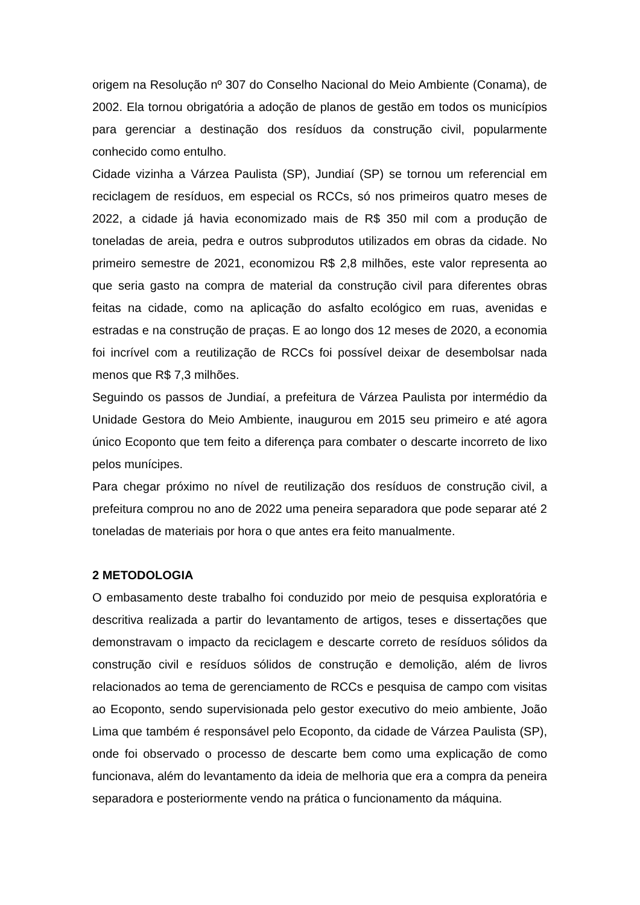origem na Resolução nº 307 do Conselho Nacional do Meio Ambiente (Conama), de 2002. Ela tornou obrigatória a adoção de planos de gestão em todos os municípios para gerenciar a destinação dos resíduos da construção civil, popularmente conhecido como entulho.
Cidade vizinha a Várzea Paulista (SP), Jundiaí (SP) se tornou um referencial em reciclagem de resíduos, em especial os RCCs, só nos primeiros quatro meses de 2022, a cidade já havia economizado mais de R$ 350 mil com a produção de toneladas de areia, pedra e outros subprodutos utilizados em obras da cidade. No primeiro semestre de 2021, economizou R$ 2,8 milhões, este valor representa ao que seria gasto na compra de material da construção civil para diferentes obras feitas na cidade, como na aplicação do asfalto ecológico em ruas, avenidas e estradas e na construção de praças. E ao longo dos 12 meses de 2020, a economia foi incrível com a reutilização de RCCs foi possível deixar de desembolsar nada menos que R$ 7,3 milhões.
Seguindo os passos de Jundiaí, a prefeitura de Várzea Paulista por intermédio da Unidade Gestora do Meio Ambiente, inaugurou em 2015 seu primeiro e até agora único Ecoponto que tem feito a diferença para combater o descarte incorreto de lixo pelos munícipes.
Para chegar próximo no nível de reutilização dos resíduos de construção civil, a prefeitura comprou no ano de 2022 uma peneira separadora que pode separar até 2 toneladas de materiais por hora o que antes era feito manualmente.
2 METODOLOGIA
O embasamento deste trabalho foi conduzido por meio de pesquisa exploratória e descritiva realizada a partir do levantamento de artigos, teses e dissertações que demonstravam o impacto da reciclagem e descarte correto de resíduos sólidos da construção civil e resíduos sólidos de construção e demolição, além de livros relacionados ao tema de gerenciamento de RCCs e pesquisa de campo com visitas ao Ecoponto, sendo supervisionada pelo gestor executivo do meio ambiente, João Lima que também é responsável pelo Ecoponto, da cidade de Várzea Paulista (SP), onde foi observado o processo de descarte bem como uma explicação de como funcionava, além do levantamento da ideia de melhoria que era a compra da peneira separadora e posteriormente vendo na prática o funcionamento da máquina.